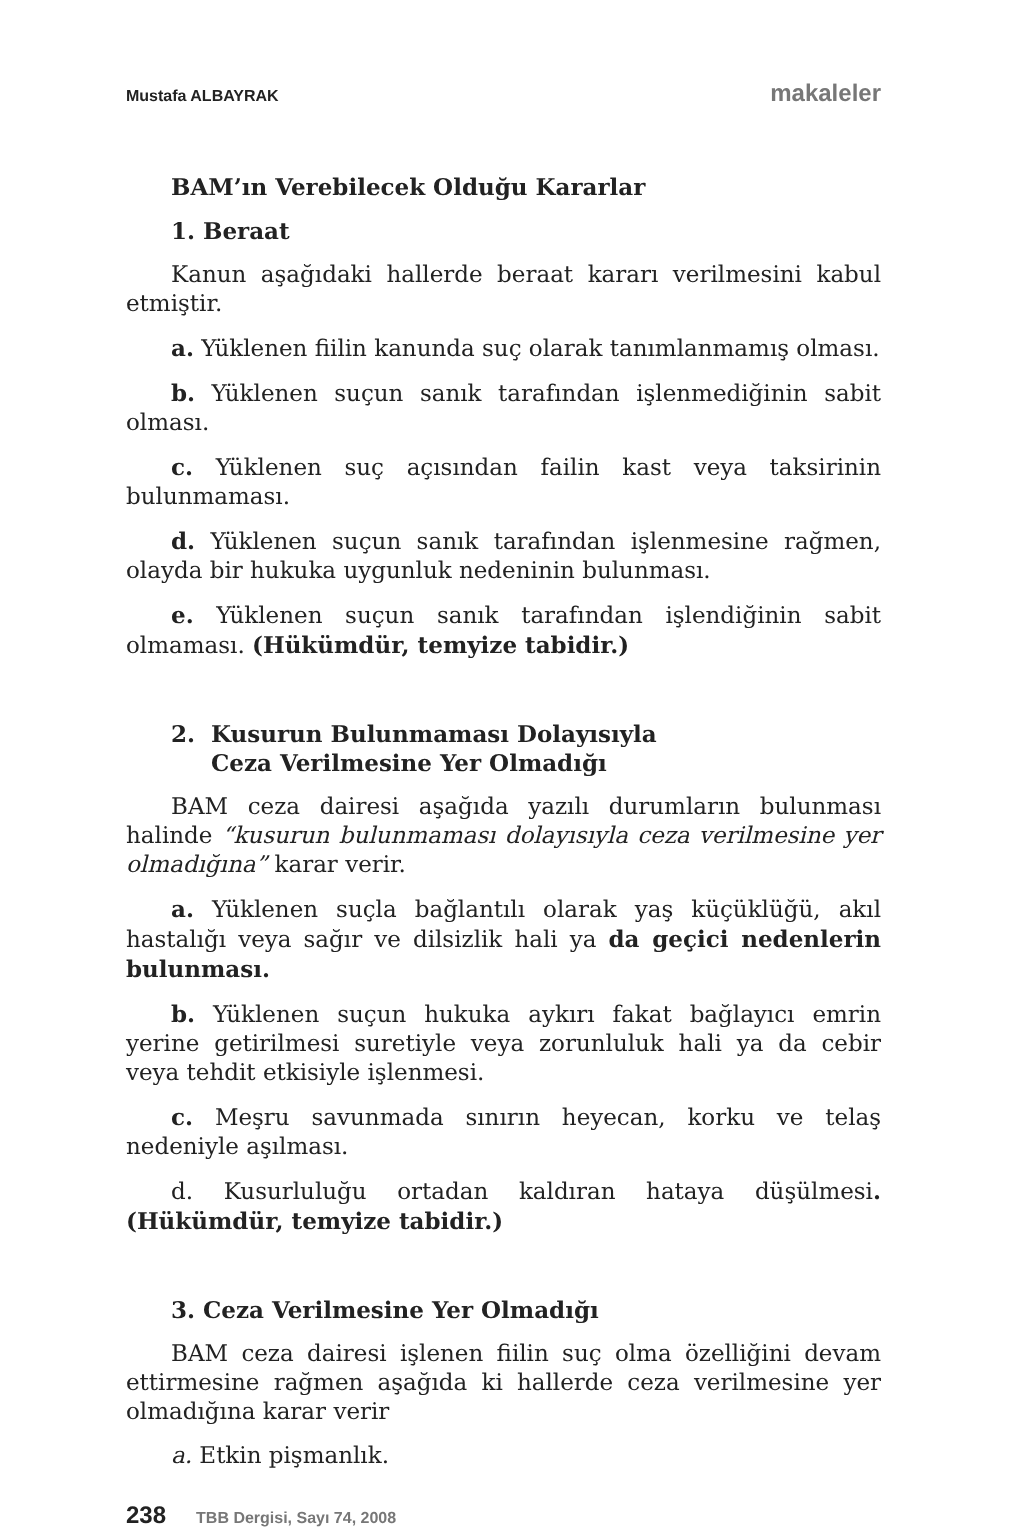Mustafa ALBAYRAK makaleler
BAM’ın Verebilecek Olduğu Kararlar
1. Beraat
Kanun aşağıdaki hallerde beraat kararı verilmesini kabul etmiştir.
a. Yüklenen fiilin kanunda suç olarak tanımlanmamış olması.
b. Yüklenen suçun sanık tarafından işlenmediğinin sabit olması.
c. Yüklenen suç açısından failin kast veya taksirinin bulunmaması.
d. Yüklenen suçun sanık tarafından işlenmesine rağmen, olayda bir hukuka uygunluk nedeninin bulunması.
e. Yüklenen suçun sanık tarafından işlendiğinin sabit olmaması. (Hükümdür, temyize tabidir.)
2. Kusurun Bulunmaması Dolayısıyla
Ceza Verilmesine Yer Olmadığı
BAM ceza dairesi aşağıda yazılı durumların bulunması halinde “kusurun bulunmaması dolayısıyla ceza verilmesine yer olmadığına” karar verir.
a. Yüklenen suçla bağlantılı olarak yaş küçüklüğü, akıl hastalığı veya sağır ve dilsizlik hali ya da geçici nedenlerin bulunması.
b. Yüklenen suçun hukuka aykırı fakat bağlayıcı emrin yerine getirilmesi suretiyle veya zorunluluk hali ya da cebir veya tehdit etkisiyle işlenmesi.
c. Meşru savunmada sınırın heyecan, korku ve telaş nedeniyle aşılması.
d. Kusurluluğu ortadan kaldıran hataya düşülmesi. (Hükümdür, temyize tabidir.)
3. Ceza Verilmesine Yer Olmadığı
BAM ceza dairesi işlenen fiilin suç olma özelliğini devam ettirmesine rağmen aşağıda ki hallerde ceza verilmesine yer olmadığına karar verir
a. Etkin pişmanlık.
238 TBB Dergisi, Sayı 74, 2008